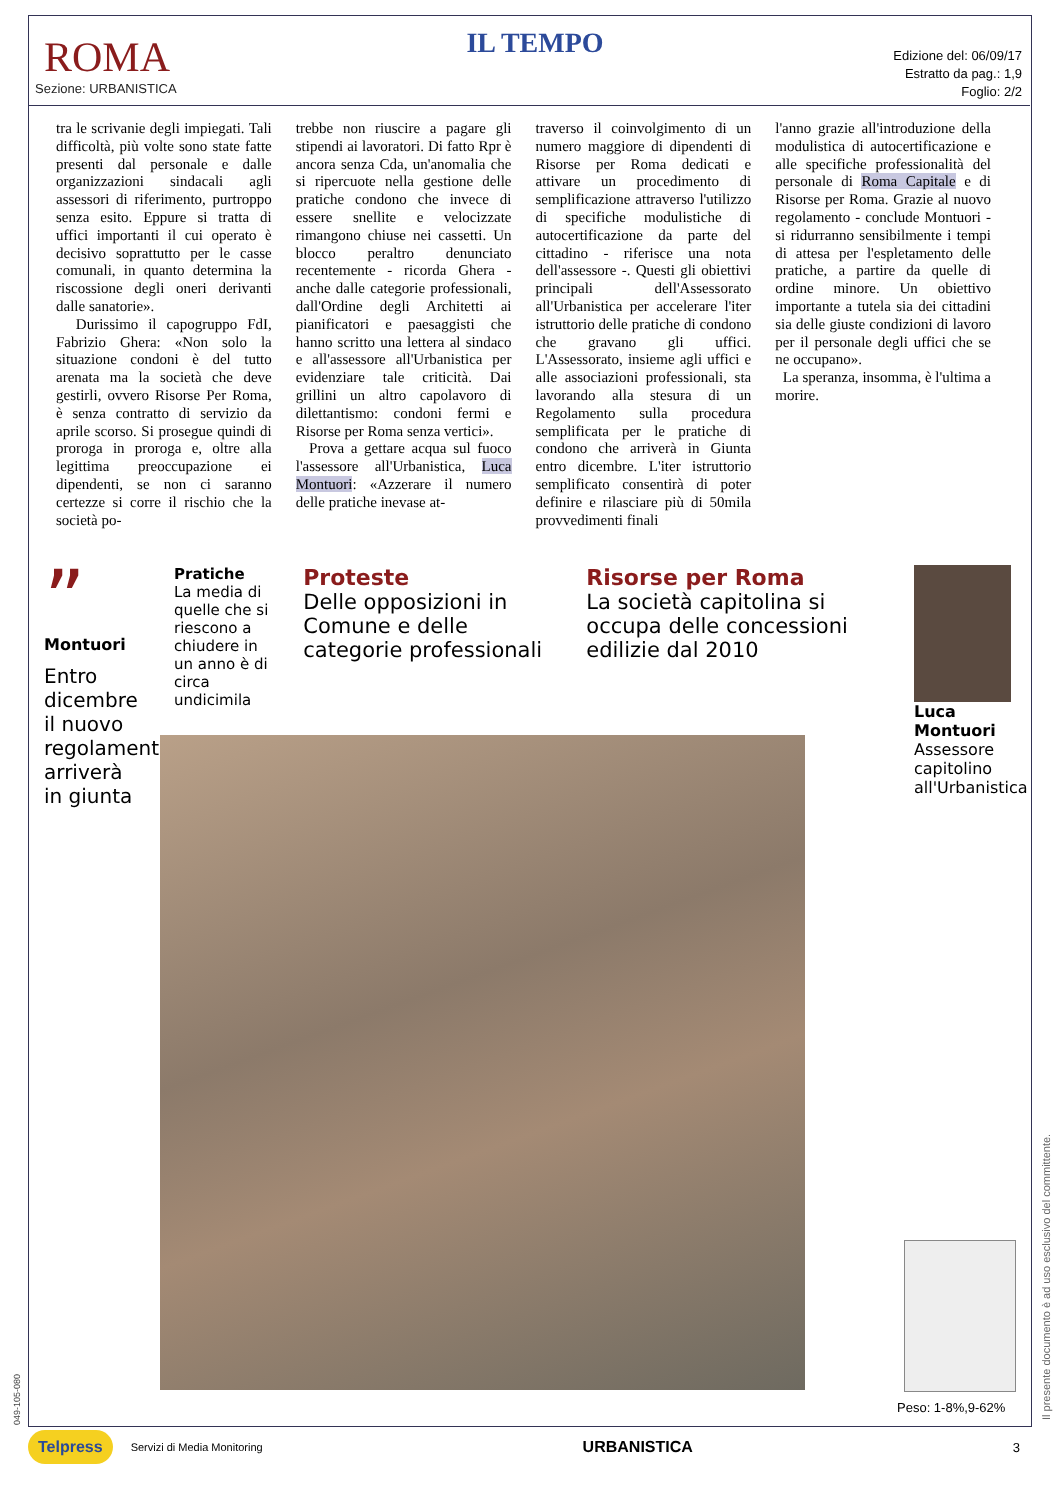ROMA
Sezione: URBANISTICA
IL TEMPO
Edizione del: 06/09/17
Estratto da pag.: 1,9
Foglio: 2/2
tra le scrivanie degli impiegati. Tali difficoltà, più volte sono state fatte presenti dal personale e dalle organizzazioni sindacali agli assessori di riferimento, purtroppo senza esito. Eppure si tratta di uffici importanti il cui operato è decisivo soprattutto per le casse comunali, in quanto determina la riscossione degli oneri derivanti dalle sanatorie».
Durissimo il capogruppo FdI, Fabrizio Ghera: «Non solo la situazione condoni è del tutto arenata ma la società che deve gestirli, ovvero Risorse Per Roma, è senza contratto di servizio da aprile scorso. Si prosegue quindi di proroga in proroga e, oltre alla legittima preoccupazione ei dipendenti, se non ci saranno certezze si corre il rischio che la società po-
trebbe non riuscire a pagare gli stipendi ai lavoratori. Di fatto Rpr è ancora senza Cda, un'anomalia che si ripercuote nella gestione delle pratiche condono che invece di essere snellite e velocizzate rimangono chiuse nei cassetti. Un blocco peraltro denunciato recentemente - ricorda Ghera - anche dalle categorie professionali, dall'Ordine degli Architetti ai pianificatori e paesaggisti che hanno scritto una lettera al sindaco e all'assessore all'Urbanistica per evidenziare tale criticità. Dai grillini un altro capolavoro di dilettantismo: condoni fermi e Risorse per Roma senza vertici».
Prova a gettare acqua sul fuoco l'assessore all'Urbanistica, Luca Montuori: «Azzerare il numero delle pratiche inevase at-
traverso il coinvolgimento di un numero maggiore di dipendenti di Risorse per Roma dedicati e attivare un procedimento di semplificazione attraverso l'utilizzo di specifiche modulistiche di autocertificazione da parte del cittadino - riferisce una nota dell'assessore -. Questi gli obiettivi principali dell'Assessorato all'Urbanistica per accelerare l'iter istruttorio delle pratiche di condono che gravano gli uffici. L'Assessorato, insieme agli uffici e alle associazioni professionali, sta lavorando alla stesura di un Regolamento sulla procedura semplificata per le pratiche di condono che arriverà in Giunta entro dicembre. L'iter istruttorio semplificato consentirà di poter definire e rilasciare più di 50mila provvedimenti finali
l'anno grazie all'introduzione della modulistica di autocertificazione e alle specifiche professionalità del personale di Roma Capitale e di Risorse per Roma. Grazie al nuovo regolamento - conclude Montuori - si ridurranno sensibilmente i tempi di attesa per l'espletamento delle pratiche, a partire da quelle di ordine minore. Un obiettivo importante a tutela sia dei cittadini sia delle giuste condizioni di lavoro per il personale degli uffici che se ne occupano».
La speranza, insomma, è l'ultima a morire.
”
Montuori
Entro dicembre il nuovo regolamento arriverà in giunta
Pratiche
La media di quelle che si riescono a chiudere in un anno è di circa undicimila
Proteste
Delle opposizioni in Comune e delle categorie professionali
Risorse per Roma
La società capitolina si occupa delle concessioni edilizie dal 2010
Luca Montuori
Assessore capitolino all'Urbanistica
Peso: 1-8%,9-62%
Il presente documento è ad uso esclusivo del committente.
049-105-080
Telpress Servizi di Media Monitoring
URBANISTICA 3